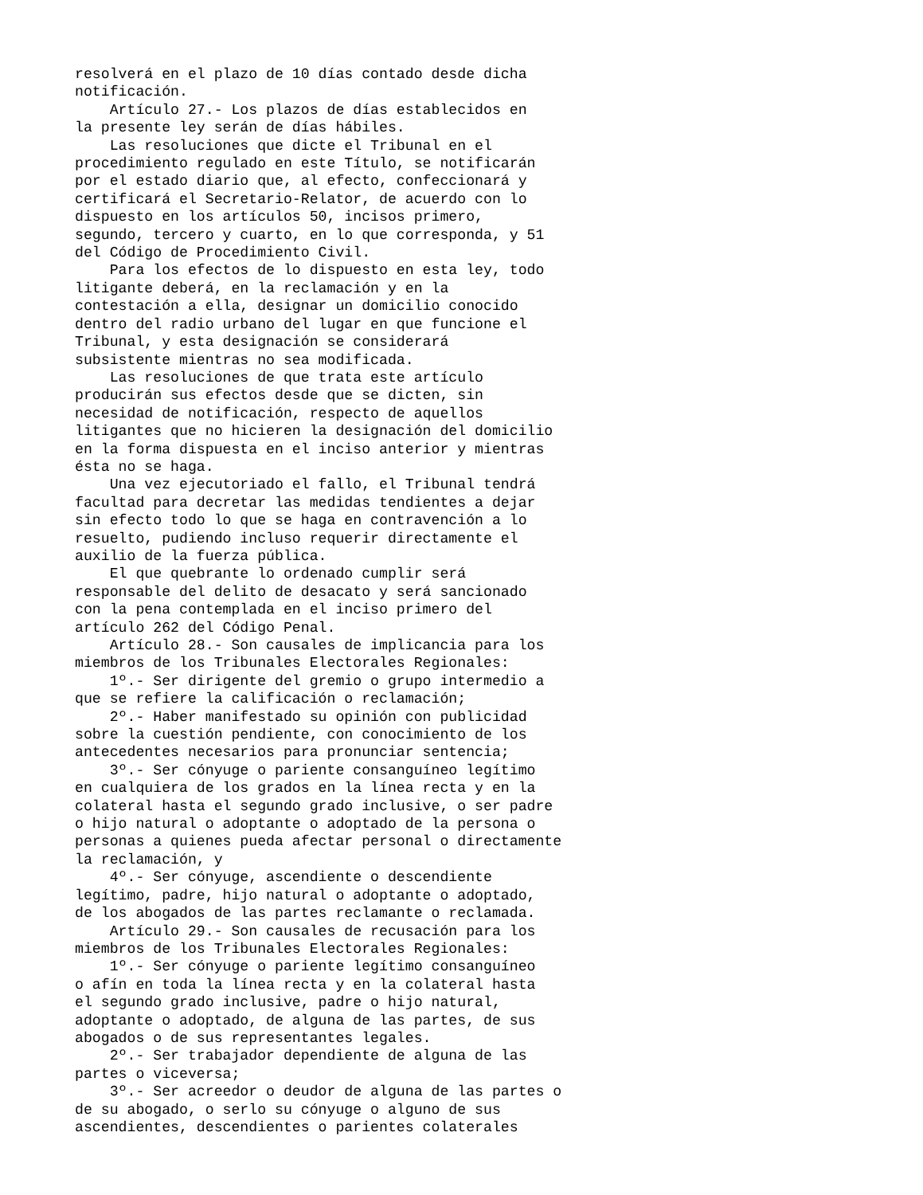resolverá en el plazo de 10 días contado desde dicha
notificación.
    Artículo 27.- Los plazos de días establecidos en
la presente ley serán de días hábiles.
    Las resoluciones que dicte el Tribunal en el
procedimiento regulado en este Título, se notificarán
por el estado diario que, al efecto, confeccionará y
certificará el Secretario-Relator, de acuerdo con lo
dispuesto en los artículos 50, incisos primero,
segundo, tercero y cuarto, en lo que corresponda, y 51
del Código de Procedimiento Civil.
    Para los efectos de lo dispuesto en esta ley, todo
litigante deberá, en la reclamación y en la
contestación a ella, designar un domicilio conocido
dentro del radio urbano del lugar en que funcione el
Tribunal, y esta designación se considerará
subsistente mientras no sea modificada.
    Las resoluciones de que trata este artículo
producirán sus efectos desde que se dicten, sin
necesidad de notificación, respecto de aquellos
litigantes que no hicieren la designación del domicilio
en la forma dispuesta en el inciso anterior y mientras
ésta no se haga.
    Una vez ejecutoriado el fallo, el Tribunal tendrá
facultad para decretar las medidas tendientes a dejar
sin efecto todo lo que se haga en contravención a lo
resuelto, pudiendo incluso requerir directamente el
auxilio de la fuerza pública.
    El que quebrante lo ordenado cumplir será
responsable del delito de desacato y será sancionado
con la pena contemplada en el inciso primero del
artículo 262 del Código Penal.
    Artículo 28.- Son causales de implicancia para los
miembros de los Tribunales Electorales Regionales:
    1º.- Ser dirigente del gremio o grupo intermedio a
que se refiere la calificación o reclamación;
    2º.- Haber manifestado su opinión con publicidad
sobre la cuestión pendiente, con conocimiento de los
antecedentes necesarios para pronunciar sentencia;
    3º.- Ser cónyuge o pariente consanguíneo legítimo
en cualquiera de los grados en la línea recta y en la
colateral hasta el segundo grado inclusive, o ser padre
o hijo natural o adoptante o adoptado de la persona o
personas a quienes pueda afectar personal o directamente
la reclamación, y
    4º.- Ser cónyuge, ascendiente o descendiente
legítimo, padre, hijo natural o adoptante o adoptado,
de los abogados de las partes reclamante o reclamada.
    Artículo 29.- Son causales de recusación para los
miembros de los Tribunales Electorales Regionales:
    1º.- Ser cónyuge o pariente legítimo consanguíneo
o afín en toda la línea recta y en la colateral hasta
el segundo grado inclusive, padre o hijo natural,
adoptante o adoptado, de alguna de las partes, de sus
abogados o de sus representantes legales.
    2º.- Ser trabajador dependiente de alguna de las
partes o viceversa;
    3º.- Ser acreedor o deudor de alguna de las partes o
de su abogado, o serlo su cónyuge o alguno de sus
ascendientes, descendientes o parientes colaterales